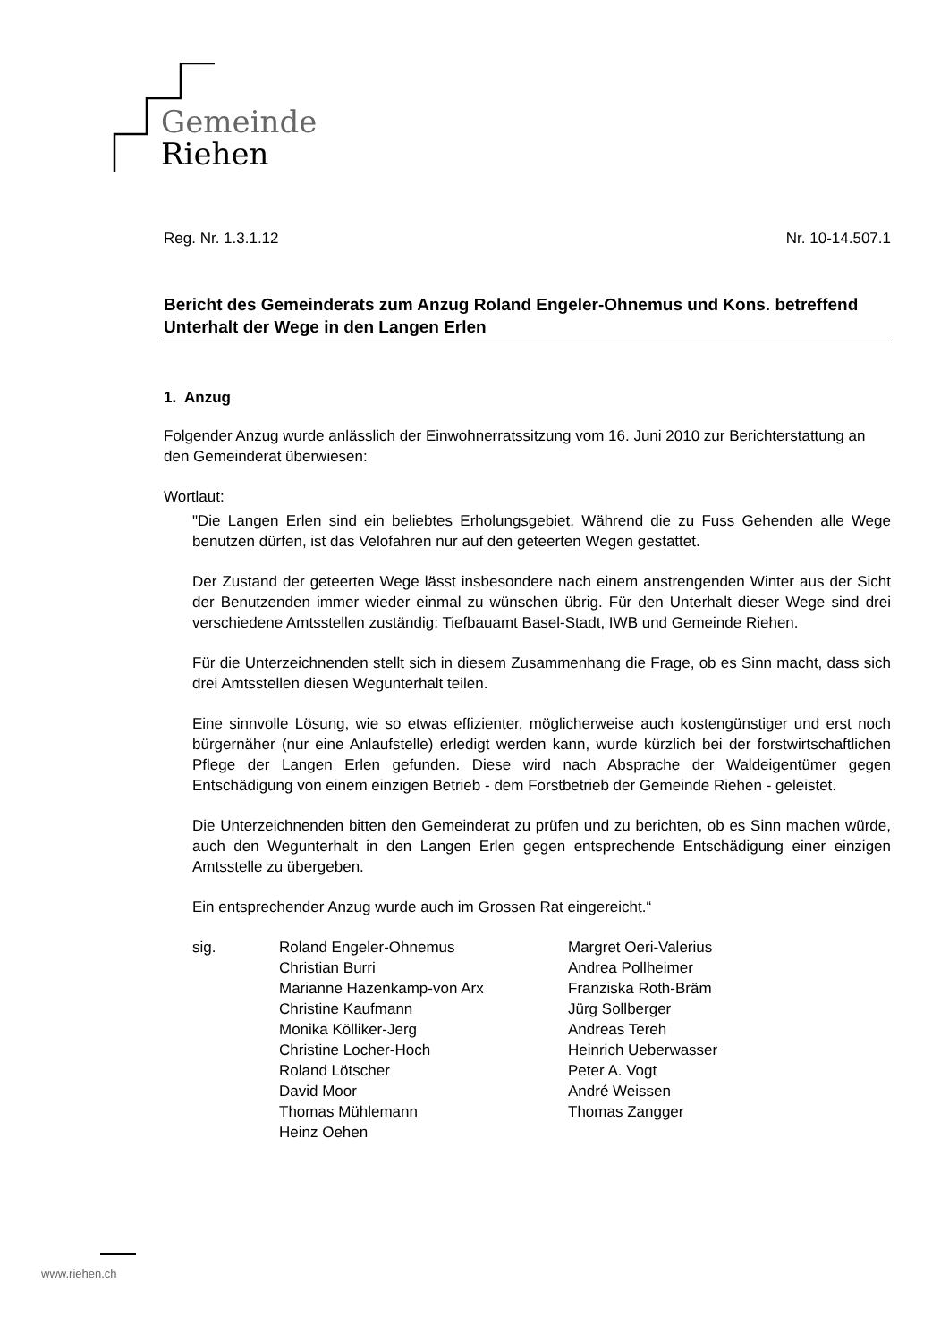Gemeinde
Riehen
Reg. Nr. 1.3.1.12 Nr. 10-14.507.1
Bericht des Gemeinderats zum Anzug Roland Engeler-Ohnemus und Kons. betreffend Unterhalt der Wege in den Langen Erlen
1. Anzug
Folgender Anzug wurde anlässlich der Einwohnerratssitzung vom 16. Juni 2010 zur Berichterstattung an den Gemeinderat überwiesen:
Wortlaut:
"Die Langen Erlen sind ein beliebtes Erholungsgebiet. Während die zu Fuss Gehenden alle Wege benutzen dürfen, ist das Velofahren nur auf den geteerten Wegen gestattet.
Der Zustand der geteerten Wege lässt insbesondere nach einem anstrengenden Winter aus der Sicht der Benutzenden immer wieder einmal zu wünschen übrig. Für den Unterhalt dieser Wege sind drei verschiedene Amtsstellen zuständig: Tiefbauamt Basel-Stadt, IWB und Gemeinde Riehen.
Für die Unterzeichnenden stellt sich in diesem Zusammenhang die Frage, ob es Sinn macht, dass sich drei Amtsstellen diesen Wegunterhalt teilen.
Eine sinnvolle Lösung, wie so etwas effizienter, möglicherweise auch kostengünstiger und erst noch bürgernäher (nur eine Anlaufstelle) erledigt werden kann, wurde kürzlich bei der forstwirtschaftlichen Pflege der Langen Erlen gefunden. Diese wird nach Absprache der Waldeigentümer gegen Entschädigung von einem einzigen Betrieb - dem Forstbetrieb der Gemeinde Riehen - geleistet.
Die Unterzeichnenden bitten den Gemeinderat zu prüfen und zu berichten, ob es Sinn machen würde, auch den Wegunterhalt in den Langen Erlen gegen entsprechende Entschädigung einer einzigen Amtsstelle zu übergeben.
Ein entsprechender Anzug wurde auch im Grossen Rat eingereicht.“
sig. Roland Engeler-Ohnemus
Christian Burri
Marianne Hazenkamp-von Arx
Christine Kaufmann
Monika Kölliker-Jerg
Christine Locher-Hoch
Roland Lötscher
David Moor
Thomas Mühlemann
Heinz Oehen
Margret Oeri-Valerius
Andrea Pollheimer
Franziska Roth-Bräm
Jürg Sollberger
Andreas Tereh
Heinrich Ueberwasser
Peter A. Vogt
André Weissen
Thomas Zangger
www.riehen.ch